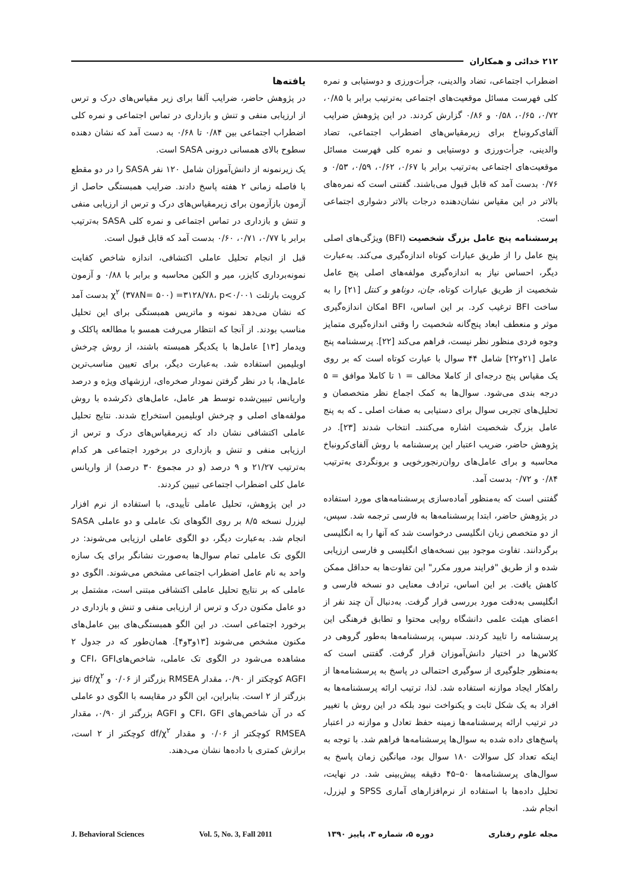۲۱۲ خدائی و همکاران
اضطراب اجتماعی، تضاد والدینی، جرأت‌ورزی و دوستیابی و نمره کلی فهرست مسائل موقعیت‌های اجتماعی به‌ترتیب برابر با ۰/۸۵، ۰/۷۲، ۰/۶۵، ۰/۵۸ و ۰/۸۶ گزارش کردند. در این پژوهش ضرایب آلفای‌کرونباخ برای زیرمقیاس‌های اضطراب اجتماعی، تضاد والدینی، جرأت‌ورزی و دوستیابی و نمره کلی فهرست مسائل موقعیت‌های اجتماعی به‌ترتیب برابر با ۰/۶۷، ۰/۶۲، ۰/۵۹، ۰/۵۳ و ۰/۷۶ بدست آمد که قابل قبول می‌باشند. گفتنی است که نمره‌های بالاتر در این مقیاس نشان‌دهنده درجات بالاتر دشواری اجتماعی است.
پرسشنامه پنج عامل بزرگ شخصیت (BFI) ویژگی‌های اصلی پنج عامل را از طریق عبارات کوتاه اندازه‌گیری می‌کند. به‌عبارت دیگر، احساس نیاز به اندازه‌گیری مولفه‌های اصلی پنج عامل شخصیت از طریق عبارات کوتاه، جان، دوناهو و کنتل [۲۱] را به ساخت BFI ترغیب کرد. بر این اساس، BFI امکان اندازه‌گیری موثر و منعطف ابعاد پنج‌گانه شخصیت را وقتی اندازه‌گیری متمایز وجوه فردی منظور نظر نیست، فراهم می‌کند [۲۲]. پرسشنامه پنج عامل [۲۱و۲۲] شامل ۴۴ سوال با عبارت کوتاه است که بر روی یک مقیاس پنج درجه‌ای از کاملا مخالف = ۱ تا کاملا موافق = ۵ درجه بندی می‌شود. سوال‌ها به کمک اجماع نظر متخصصان و تحلیل‌های تجربی سوال برای دستیابی به صفات اصلی ـ که به پنج عامل بزرگ شخصیت اشاره می‌کنندـ انتخاب شدند [۲۳]. در پژوهش حاضر، ضریب اعتبار این پرسشنامه با روش آلفای‌کرونباخ محاسبه و برای عامل‌های روان‌رنجورخویی و برونگردی به‌ترتیب ۰/۸۴ و ۰/۷۲ بدست آمد.
گفتنی است که به‌منظور آماده‌سازی پرسشنامه‌های مورد استفاده در پژوهش حاضر، ابتدا پرسشنامه‌ها به فارسی ترجمه شد. سپس، از دو متخصص زبان انگلیسی درخواست شد که آنها را به انگلیسی برگردانند. تفاوت موجود بین نسخه‌های انگلیسی و فارسی ارزیابی شده و از طریق "فرایند مرور مکرر" این تفاوت‌ها به حداقل ممکن کاهش یافت. بر این اساس، ترادف معنایی دو نسخه فارسی و انگلیسی به‌دقت مورد بررسی قرار گرفت. به‌دنبال آن چند نفر از اعضای هیئت علمی دانشگاه روایی محتوا و تطابق فرهنگی این پرسشنامه را تایید کردند. سپس، پرسشنامه‌ها به‌طور گروهی در کلاس‌ها در اختیار دانش‌آموزان قرار گرفت. گفتنی است که به‌منظور جلوگیری از سوگیری احتمالی در پاسخ به پرسشنامه‌ها از راهکار ایجاد موازنه استفاده شد. لذا، ترتیب ارائه پرسشنامه‌ها به افراد به یک شکل ثابت و یکنواخت نبود بلکه در این روش با تغییر در ترتیب ارائه پرسشنامه‌ها زمینه حفظ تعادل و موازنه در اعتبار پاسخ‌های داده شده به سوال‌ها پرسشنامه‌ها فراهم شد. با توجه به اینکه تعداد کل سوالات ۱۸۰ سوال بود، میانگین زمان پاسخ به سوال‌های پرسشنامه‌ها ۵۰–۴۵ دقیقه پیش‌بینی شد. در نهایت، تحلیل داده‌ها با استفاده از نرم‌افزارهای آماری SPSS و لیزرل، انجام شد.
یافته‌ها
در پژوهش حاضر، ضرایب آلفا برای زیر مقیاس‌های درک و ترس از ارزیابی منفی و تنش و بازداری در تماس اجتماعی و نمره کلی اضطراب اجتماعی بین ۰/۸۴ تا ۰/۶۸ به دست آمد که نشان دهنده سطوح بالای همسانی درونی SASA است.
یک زیرنمونه از دانش‌آموزان شامل ۱۲۰ نفر SASA را در دو مقطع با فاصله زمانی ۲ هفته پاسخ دادند. ضرایب همبستگی حاصل از آزمون بازآزمون برای زیرمقیاس‌های درک و ترس از ارزیابی منفی و تنش و بازداری در تماس اجتماعی و نمره کلی SASA به‌ترتیب برابر با ۰/۷۷، ۰/۷۱، ۰/۶۰ بدست آمد که قابل قبول است.
قبل از انجام تحلیل عاملی اکتشافی، اندازه شاخص کفایت نمونه‌برداری کایزر، میر و الکین محاسبه و برابر با ۰/۸۸ و آزمون کرویت بارتلت χ<sup>۲</sup> (۳۷۸N= ۵۰۰) =۳۱۲۸/۷۸، p<۰/۰۰۱ بدست آمد که نشان می‌دهد نمونه و ماتریس همبستگی برای این تحلیل مناسب بودند. از آنجا که انتظار می‌رفت همسو با مطالعه پاکلک و ویدمار [۱۳] عامل‌ها با یکدیگر همبسته باشند، از روش چرخش اوبلیمین استفاده شد. به‌عبارت دیگر، برای تعیین مناسب‌ترین عامل‌ها، با در نظر گرفتن نمودار صخره‌ای، ارزشهای ویژه و درصد واریانس تبیین‌شده توسط هر عامل، عامل‌های ذکرشده با روش مولفه‌های اصلی و چرخش اوبلیمین استخراج شدند. نتایج تحلیل عاملی اکتشافی نشان داد که زیرمقیاس‌های درک و ترس از ارزیابی منفی و تنش و بازداری در برخورد اجتماعی هر کدام به‌ترتیب ۲۱/۲۷ و ۹ درصد (و در مجموع ۳۰ درصد) از واریانس عامل کلی اضطراب اجتماعی تبیین کردند.
در این پژوهش، تحلیل عاملی تأییدی، با استفاده از نرم افزار لیزرل نسخه ۸/۵ بر روی الگوهای تک عاملی و دو عاملی SASA انجام شد. به‌عبارت دیگر، دو الگوی عاملی ارزیابی می‌شوند: در الگوی تک عاملی تمام سوال‌ها به‌صورت نشانگر برای یک سازه واحد به نام عامل اضطراب اجتماعی مشخص می‌شوند. الگوی دو عاملی که بر نتایج تحلیل عاملی اکتشافی مبتنی است، مشتمل بر دو عامل مکنون درک و ترس از ارزیابی منفی و تنش و بازداری در برخورد اجتماعی است. در این الگو همبستگی‌های بین عامل‌های مکنون مشخص می‌شوند [۱۳و۳و۴]. همان‌طور که در جدول ۲ مشاهده می‌شود در الگوی تک عاملی، شاخص‌هایCFI، GFI و AGFI کوچکتر از ۰/۹۰، مقدار RMSEA بزرگتر از ۰/۰۶ و df/χ<sup>۲</sup> نیز بزرگتر از ۲ است. بنابراین، این الگو در مقایسه با الگوی دو عاملی که در آن شاخص‌های CFI، GFI و AGFI بزرگتر از ۰/۹۰، مقدار RMSEA کوچکتر از ۰/۰۶ و مقدار df/χ<sup>۲</sup> کوچکتر از ۲ است، برازش کمتری با داده‌ها نشان می‌دهند.
مجله علوم رفتاری دوره ۵، شماره ۳، پاییز ۱۳۹۰ Vol. 5, No. 3, Fall 2011 J. Behavioral Sciences